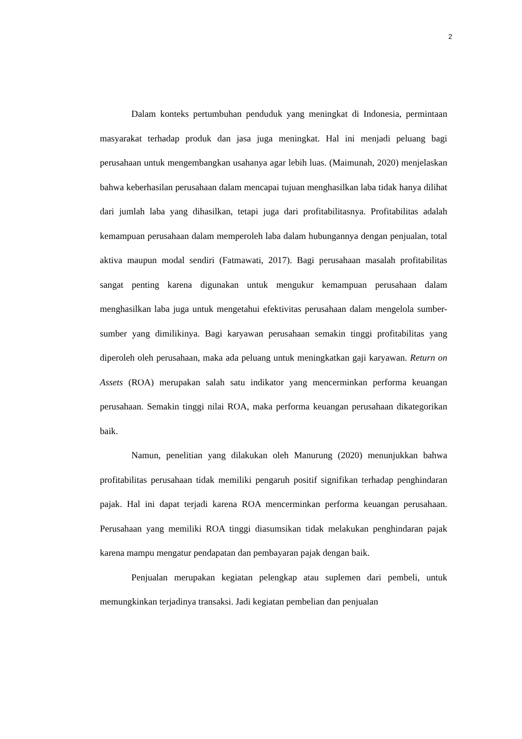2
Dalam konteks pertumbuhan penduduk yang meningkat di Indonesia, permintaan masyarakat terhadap produk dan jasa juga meningkat. Hal ini menjadi peluang bagi perusahaan untuk mengembangkan usahanya agar lebih luas. (Maimunah, 2020) menjelaskan bahwa keberhasilan perusahaan dalam mencapai tujuan menghasilkan laba tidak hanya dilihat dari jumlah laba yang dihasilkan, tetapi juga dari profitabilitasnya. Profitabilitas adalah kemampuan perusahaan dalam memperoleh laba dalam hubungannya dengan penjualan, total aktiva maupun modal sendiri (Fatmawati, 2017). Bagi perusahaan masalah profitabilitas sangat penting karena digunakan untuk mengukur kemampuan perusahaan dalam menghasilkan laba juga untuk mengetahui efektivitas perusahaan dalam mengelola sumber- sumber yang dimilikinya. Bagi karyawan perusahaan semakin tinggi profitabilitas yang diperoleh oleh perusahaan, maka ada peluang untuk meningkatkan gaji karyawan. Return on Assets (ROA) merupakan salah satu indikator yang mencerminkan performa keuangan perusahaan. Semakin tinggi nilai ROA, maka performa keuangan perusahaan dikategorikan baik.
Namun, penelitian yang dilakukan oleh Manurung (2020) menunjukkan bahwa profitabilitas perusahaan tidak memiliki pengaruh positif signifikan terhadap penghindaran pajak. Hal ini dapat terjadi karena ROA mencerminkan performa keuangan perusahaan. Perusahaan yang memiliki ROA tinggi diasumsikan tidak melakukan penghindaran pajak karena mampu mengatur pendapatan dan pembayaran pajak dengan baik.
Penjualan merupakan kegiatan pelengkap atau suplemen dari pembeli, untuk memungkinkan terjadinya transaksi. Jadi kegiatan pembelian dan penjualan